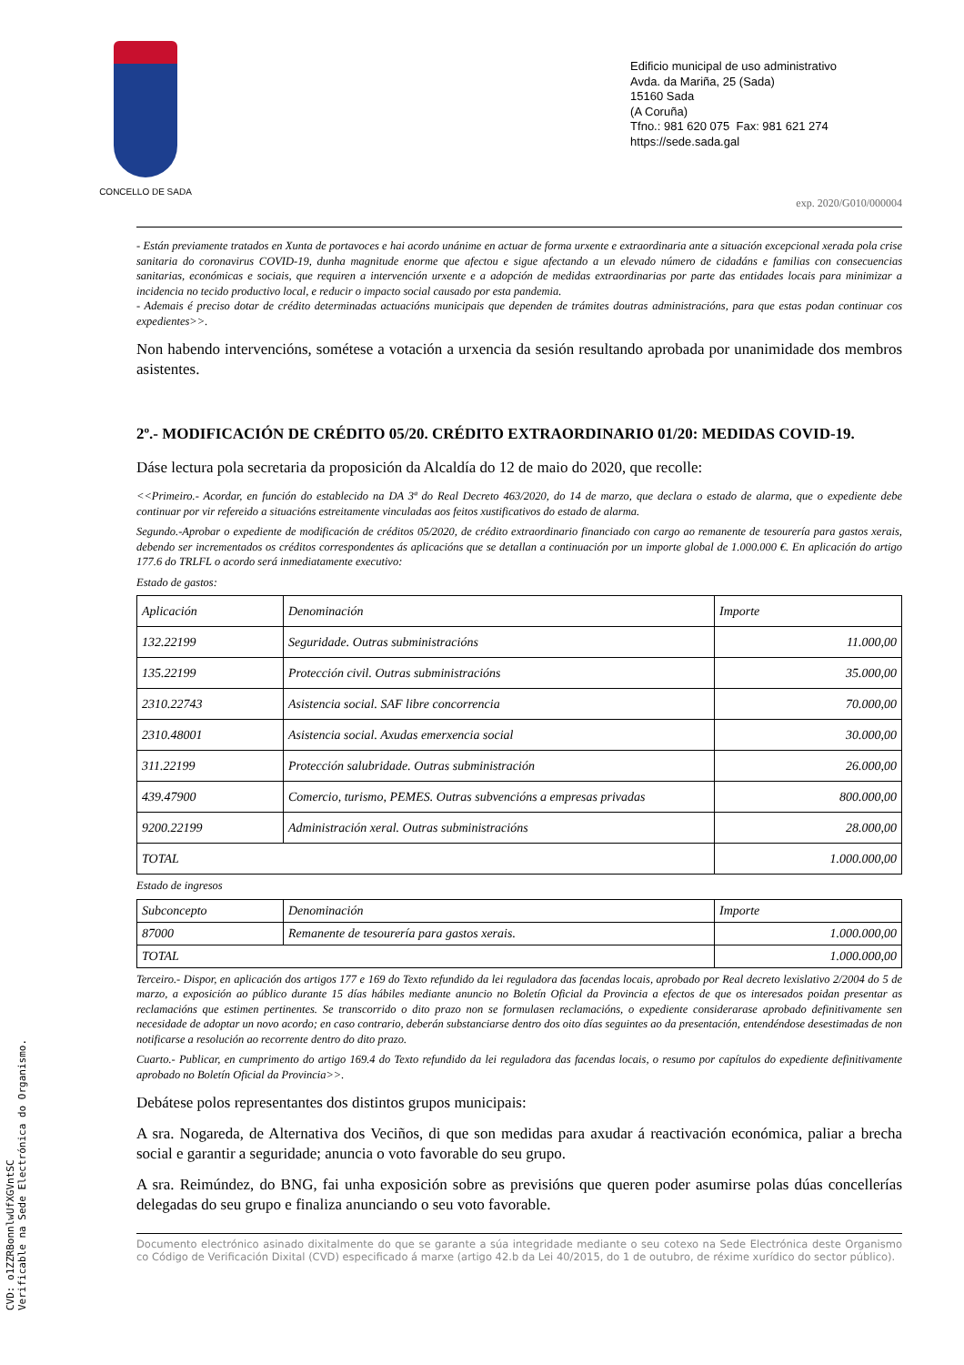CONCELLO DE SADA
Edificio municipal de uso administrativo
Avda. da Mariña, 25 (Sada)
15160 Sada
(A Coruña)
Tfno.: 981 620 075 Fax: 981 621 274
https://sede.sada.gal
exp. 2020/G010/000004
- Están previamente tratados en Xunta de portavoces e hai acordo unánime en actuar de forma urxente e extraordinaria ante a situación excepcional xerada pola crise sanitaria do coronavirus COVID-19, dunha magnitude enorme que afectou e sigue afectando a un elevado número de cidadáns e familias con consecuencias sanitarias, económicas e sociais, que requiren a intervención urxente e a adopción de medidas extraordinarias por parte das entidades locais para minimizar a incidencia no tecido productivo local, e reducir o impacto social causado por esta pandemia.
- Ademais é preciso dotar de crédito determinadas actuacións municipais que dependen de trámites doutras administracións, para que estas podan continuar cos expedientes>>.
Non habendo intervencións, sométese a votación a urxencia da sesión resultando aprobada por unanimidade dos membros asistentes.
2º.- MODIFICACIÓN DE CRÉDITO 05/20. CRÉDITO EXTRAORDINARIO 01/20: MEDIDAS COVID-19.
Dáse lectura pola secretaria da proposición da Alcaldía do 12 de maio do 2020, que recolle:
<<Primeiro.- Acordar, en función do establecido na DA 3ª do Real Decreto 463/2020, do 14 de marzo, que declara o estado de alarma, que o expediente debe continuar por vir refereido a situacións estreitamente vinculadas aos feitos xustificativos do estado de alarma.
Segundo.-Aprobar o expediente de modificación de créditos 05/2020, de crédito extraordinario financiado con cargo ao remanente de tesourería para gastos xerais, debendo ser incrementados os créditos correspondentes ás aplicacións que se detallan a continuación por un importe global de 1.000.000 €. En aplicación do artigo 177.6 do TRLFL o acordo será inmediatamente executivo:
Estado de gastos:
| Aplicación | Denominación | Importe |
| 132.22199 | Seguridade. Outras subministracións | 11.000,00 |
| 135.22199 | Protección civil. Outras subministracións | 35.000,00 |
| 2310.22743 | Asistencia social. SAF libre concorrencia | 70.000,00 |
| 2310.48001 | Asistencia social. Axudas emerxencia social | 30.000,00 |
| 311.22199 | Protección salubridade. Outras subministración | 26.000,00 |
| 439.47900 | Comercio, turismo, PEMES. Outras subvencións a empresas privadas | 800.000,00 |
| 9200.22199 | Administración xeral. Outras subministracións | 28.000,00 |
| TOTAL | | 1.000.000,00 |
Estado de ingresos
| Subconcepto | Denominación | Importe |
| 87000 | Remanente de tesourería para gastos xerais. | 1.000.000,00 |
| TOTAL | | 1.000.000,00 |
Terceiro.- Dispor, en aplicación dos artigos 177 e 169 do Texto refundido da lei reguladora das facendas locais, aprobado por Real decreto lexislativo 2/2004 do 5 de marzo, a exposición ao público durante 15 días hábiles mediante anuncio no Boletín Oficial da Provincia a efectos de que os interesados poidan presentar as reclamacións que estimen pertinentes. Se transcorrido o dito prazo non se formulasen reclamacións, o expediente considerarase aprobado definitivamente sen necesidade de adoptar un novo acordo; en caso contrario, deberán substanciarse dentro dos oito días seguintes ao da presentación, entendéndose desestimadas de non notificarse a resolución ao recorrente dentro do dito prazo.
Cuarto.- Publicar, en cumprimento do artigo 169.4 do Texto refundido da lei reguladora das facendas locais, o resumo por capítulos do expediente definitivamente aprobado no Boletín Oficial da Provincia>>.
Debátese polos representantes dos distintos grupos municipais:
A sra. Nogareda, de Alternativa dos Veciños, di que son medidas para axudar á reactivación económica, paliar a brecha social e garantir a seguridade; anuncia o voto favorable do seu grupo.
A sra. Reimúndez, do BNG, fai unha exposición sobre as previsións que queren poder asumirse polas dúas concellerías delegadas do seu grupo e finaliza anunciando o seu voto favorable.
Documento electrónico asinado dixitalmente do que se garante a súa integridade mediante o seu cotexo na Sede Electrónica deste Organismo co Código de Verificación Dixital (CVD) especificado á marxe (artigo 42.b da Lei 40/2015, do 1 de outubro, de réxime xurídico do sector público).
CVD: o1ZZRBonnlwUfXGVntSC
Verificable na Sede Electrónica do Organismo.